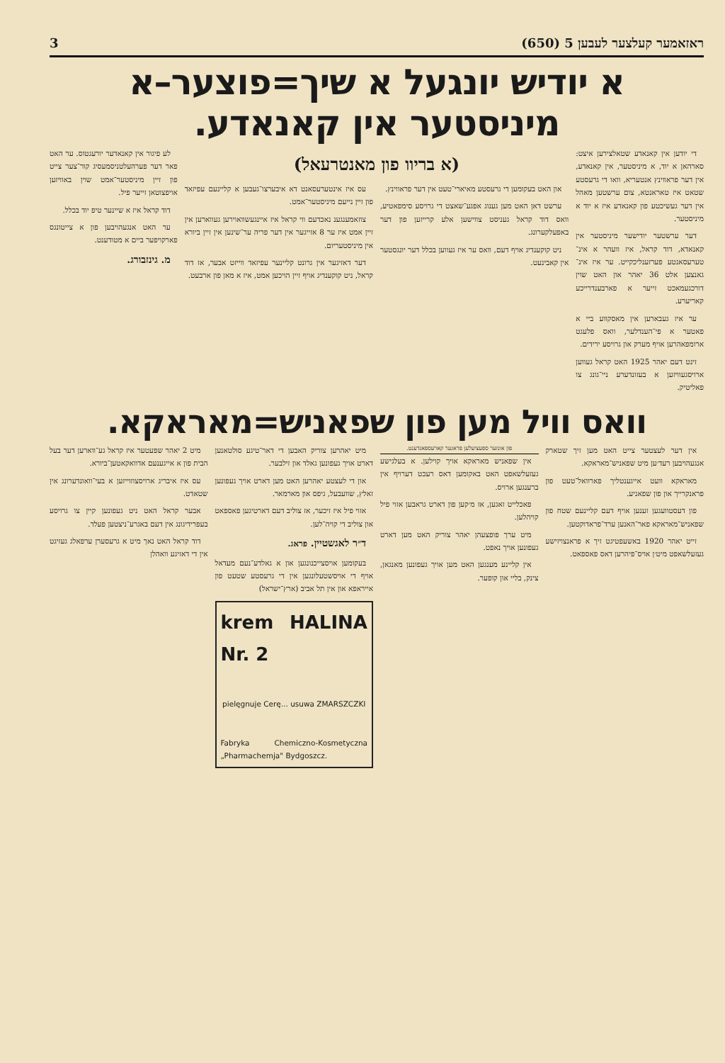ראזאמער קעלצער לעבען 5 (650) 3
א יודיש יונגעל א שיך=פוצער–א מיניסטער אין קאנאדע.
די יודען אין קאנאדע שטאלצירען איצט: סארהאן א יוד, א מיניסטער, אין קאנאדע, אין דער פראווינץ אנטעריא, וואו די גרעסטע שטאט איז טאראנטא, צום ערשטען מאהל אין דער געשיכטע פון קאנאדע איז א יוד א מיניסטער.
דער ערשטער יודישער מיניסטער אין קאנאדא, דוד קראל, איז וועהר א אינ־טערעסאנטע פערזענליכקייט. ער איז אינ־גאנצען אלט 36 יאהר און האט שוין דורכגעמאכט זייער א פארבענדרייכע קאריערע.
ער איז געבארען אין מאסקווע ביי א פאטער א פי־הענדלער, וואס פלעגט ארומפאהרען אויף מערק און גרויסע ירידים.
זינט דעם יאהר 1925 האט קראל געווען ארויסגעוויזען א בעזונדערע ניי־גונג צו פאליטיק.
(א בריוו פון מאנטרעאל)
און האט בעקומען די גרעסטע מאיארי־טעט אין דער פראווינץ.
ערשט דאן האט מען גענוג אפגע־שאצט די גרויסע סימפאטיע, וואס דוד קראל געניסט צווישען אלע קרייזען פון דער באפעלקערונג.
ניט קוקענדיג אויף דעם, וואס ער איז געווען בכלל דער יונגסטער אין קאבינעט.
עס איז אינטערעסאנט דא איבערצו־געבען א קליינעם עפיזאד פון זיין נייעם מיניסטער־אמט.
צוזאמענגענ נאכדעם ווי קראל איז איינגעשוואוירען געווארען אין זיין אמט איז ער 8 אזייגער אין דער פריה ער־שינען אין זיין ביורא אין מיניסטעריום.
דער דאזיגער אין גרונט קליינער עפיזאד ווייזט אבער, אז דוד קראל, ניט קוקענדיג אויף זיין הויכען אמט, איז א מאן פון ארבעט.
לע פיגור אין קאנאדער יורעגטוס. ער האט פאר דער פערהעלטניסמעסיג קור־צער צייט פון זיין מיניסטער־אמט שוין באוויזען אויפצוטאן זייער פיל.
דוד קראל איז א שיינער טיפ יוד בכלל.
ער האט אנגעהויבען פון א צייטונגס פארקויפער ביים א מטודענט.
מ. גינזבורג.
וואס וויל מען פון שפאניש=מאראקא.
אין דער לעצטער צייט האט מען זיך שטארק אנגעהויבען רעד׳ען מיט שפאניש־מאראקא.
מאראקא וועט אייגענטליך פארוואל־טעט פון פראנקרייך און פון שפאניע.
פון דעסטוועגען זענען אויף דעם קליינעם שטח פון שפאניש־מאראקא פאר־האנען ערד־פראדוקטען.
זייט יאהר 1920 באשעפטיגט זיך א פראנצויזישע געזעלשאפט מיט׳ן אויס־פיהרען דאס פאספאט.
פון אונזער ספעציעלען פראגער קארעספאנדענט.
אין שפאניש מאראקא אויך קוילען. א בעלגישע געזעלשאפט האט באקומען דאס רעכט דערויף אין ברענגען ארויס.
פאכלייט זאגען, אז מ׳קען פון דארט גראבען אזוי פיל קויהלען.
מיט ערך פופצעהן יאהר צוריק האט מען דארט געפונען אויך נאפט.
אין קליינע מענגען האט מען אויך געפונען מאנגאן, צינק, בליי און קופער.
מיט יאהרען צוריק האבען די דאר־טיגע סולטאנען דארט אויך געפונען גאלד און זילבער.
און די לעצטע יאהרען האט מען דארט אויך געפונען זאלץ, שוועבעל, גיפס און מארמאר.
אזוי פיל איז זיכער, אז צוליב דעם דארטיגען פאספאט און צוליב די קויה־לען.
ד״ר לאגשטיין. פראג.
בעקומען אויסצייכנונגען און א גאלדע־נעם מעדאל אויף די אויסשטעלונגען אין די גרעסטע שטעט פון אייראפא און אין תל אביב (ארץ־ישראל)
krem HALINA Nr. 2
pielęgnuje Cerę... usuwa ZMARSZCZKI
Fabryka Chemiczno-Kosmetyczna „Pharmachemja" Bydgoszcz.
מיט 2 יאהר שפעטער איז קראל גע־ווארען דער בעל הבית פון א אייגענעם אדוואקאטען־ביורא.
עס איז איבריג ארויסצוזוייזען א בעי־וואונדערונג אין שטאדט.
אבער קראל האט ניט געפונען קיין צו גרויסע בעפרידיגונג אין דעם באגרע־ניצטען פעלד.
דוד קראל האט נאך מיט א גרעסערן ערפאלג געזיגט אין די דאזיגע וואהלן